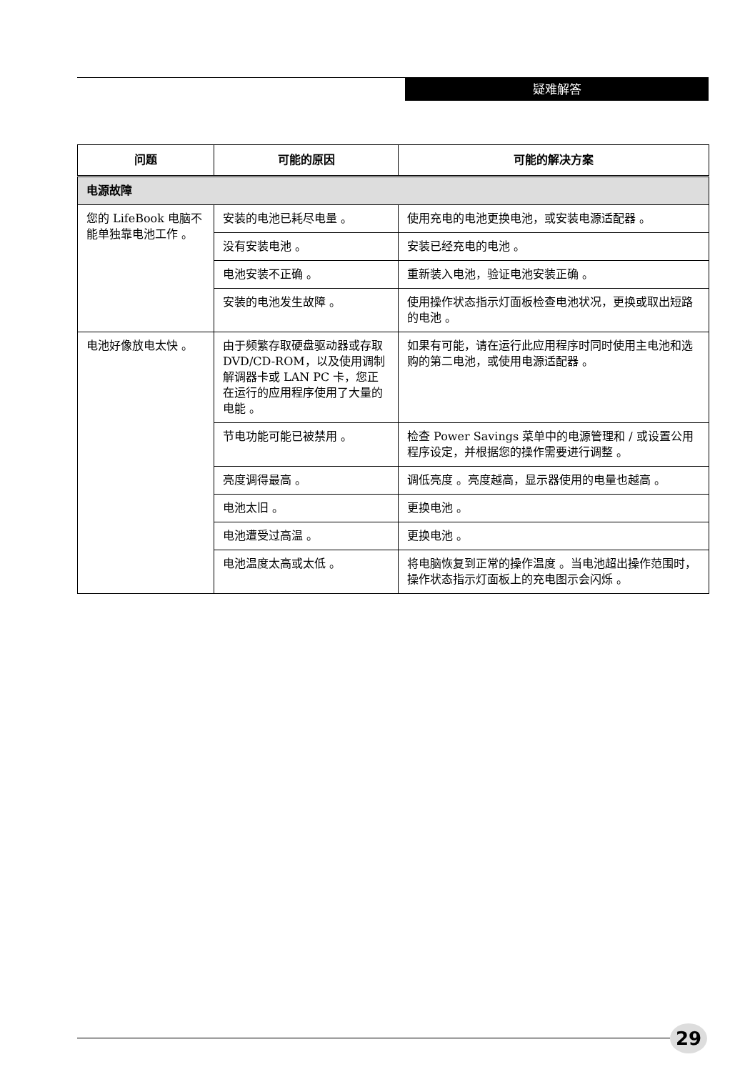疑难解答
| 问题 | 可能的原因 | 可能的解决方案 |
| --- | --- | --- |
| 电源故障 | | |
| 您的 LifeBook 电脑不能单独靠电池工作 。 | 安装的电池已耗尽电量 。 | 使用充电的电池更换电池，或安装电源适配器 。 |
| | 没有安装电池 。 | 安装已经充电的电池 。 |
| | 电池安装不正确 。 | 重新装入电池，验证电池安装正确 。 |
| | 安装的电池发生故障 。 | 使用操作状态指示灯面板检查电池状况，更换或取出短路的电池 。 |
| 电池好像放电太快 。 | 由于频繁存取硬盘驱动器或存取 DVD/CD-ROM，以及使用调制解调器卡或 LAN PC 卡，您正在运行的应用程序使用了大量的电能 。 | 如果有可能，请在运行此应用程序时同时使用主电池和选购的第二电池，或使用电源适配器 。 |
| | 节电功能可能已被禁用 。 | 检查 Power Savings 菜单中的电源管理和 / 或设置公用程序设定，并根据您的操作需要进行调整 。 |
| | 亮度调得最高 。 | 调低亮度 。亮度越高，显示器使用的电量也越高 。 |
| | 电池太旧 。 | 更换电池 。 |
| | 电池遭受过高温 。 | 更换电池 。 |
| | 电池温度太高或太低 。 | 将电脑恢复到正常的操作温度 。当电池超出操作范围时，操作状态指示灯面板上的充电图示会闪烁 。 |
29